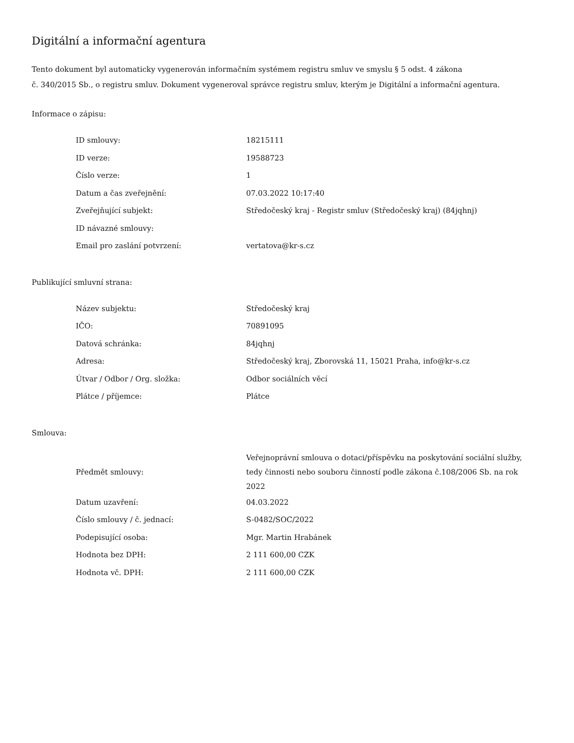Digitální a informační agentura
Tento dokument byl automaticky vygenerován informačním systémem registru smluv ve smyslu § 5 odst. 4 zákona
č. 340/2015 Sb., o registru smluv. Dokument vygeneroval správce registru smluv, kterým je Digitální a informační agentura.
Informace o zápisu:
| ID smlouvy: | 18215111 |
| ID verze: | 19588723 |
| Číslo verze: | 1 |
| Datum a čas zveřejnění: | 07.03.2022 10:17:40 |
| Zveřejňující subjekt: | Středočeský kraj - Registr smluv (Středočeský kraj) (84jqhnj) |
| ID návazné smlouvy: | |
| Email pro zaslání potvrzení: | vertatova@kr-s.cz |
Publikující smluvní strana:
| Název subjektu: | Středočeský kraj |
| IČO: | 70891095 |
| Datová schránka: | 84jqhnj |
| Adresa: | Středočeský kraj, Zborovská 11, 15021 Praha, info@kr-s.cz |
| Útvar / Odbor / Org. složka: | Odbor sociálních věcí |
| Plátce / příjemce: | Plátce |
Smlouva:
| Předmět smlouvy: | Veřejnoprávní smlouva o dotaci/příspěvku na poskytování sociální služby, tedy činnosti nebo souboru činností podle zákona č.108/2006 Sb. na rok 2022 |
| Datum uzavření: | 04.03.2022 |
| Číslo smlouvy / č. jednací: | S-0482/SOC/2022 |
| Podepisující osoba: | Mgr. Martin Hrabánek |
| Hodnota bez DPH: | 2 111 600,00 CZK |
| Hodnota vč. DPH: | 2 111 600,00 CZK |